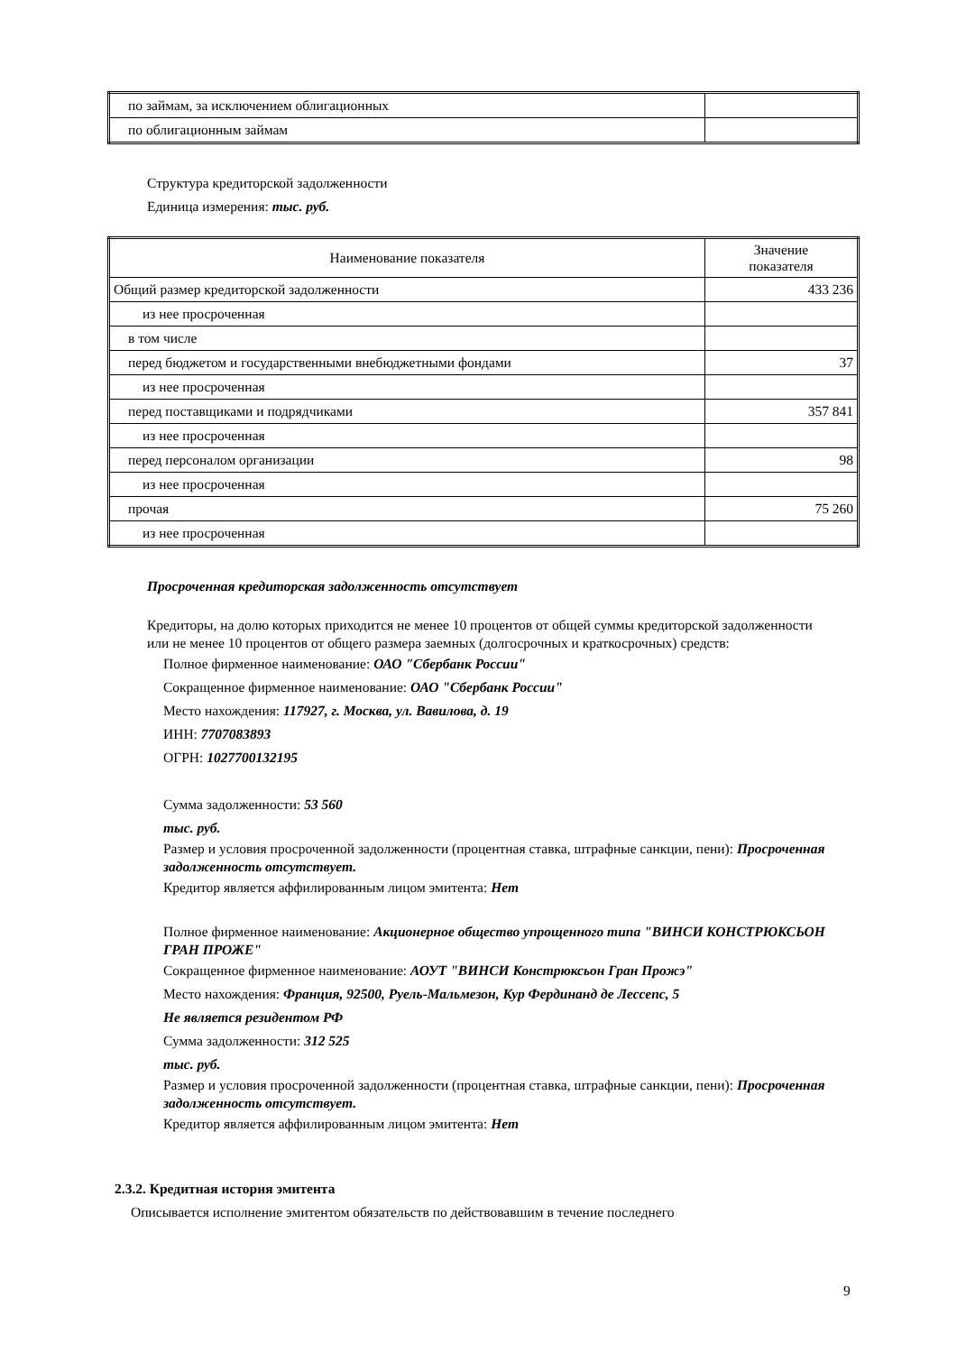| по займам, за исключением облигационных | |
| по облигационным займам | |
Структура кредиторской задолженности
Единица измерения: тыс. руб.
| Наименование показателя | Значение показателя |
| --- | --- |
| Общий размер кредиторской задолженности | 433 236 |
| из нее просроченная | |
| в том числе | |
| перед бюджетом и государственными внебюджетными фондами | 37 |
| из нее просроченная | |
| перед поставщиками и подрядчиками | 357 841 |
| из нее просроченная | |
| перед персоналом организации | 98 |
| из нее просроченная | |
| прочая | 75 260 |
| из нее просроченная | |
Просроченная кредиторская задолженность отсутствует
Кредиторы, на долю которых приходится не менее 10 процентов от общей суммы кредиторской задолженности или не менее 10 процентов от общего размера заемных (долгосрочных и краткосрочных) средств:
Полное фирменное наименование: ОАО "Сбербанк России"
Сокращенное фирменное наименование: ОАО "Сбербанк России"
Место нахождения: 117927, г. Москва, ул. Вавилова, д. 19
ИНН: 7707083893
ОГРН: 1027700132195
Сумма задолженности: 53 560
тыс. руб.
Размер и условия просроченной задолженности (процентная ставка, штрафные санкции, пени): Просроченная задолженность отсутствует.
Кредитор является аффилированным лицом эмитента: Нет
Полное фирменное наименование: Акционерное общество упрощенного типа "ВИНСИ КОНСТРЮКСЬОН ГРАН ПРОЖЕ"
Сокращенное фирменное наименование: АОУТ "ВИНСИ Констрюксьон Гран Прожэ"
Место нахождения: Франция, 92500, Руель-Мальмезон, Кур Фердинанд де Лессепс, 5
Не является резидентом РФ
Сумма задолженности: 312 525
тыс. руб.
Размер и условия просроченной задолженности (процентная ставка, штрафные санкции, пени): Просроченная задолженность отсутствует.
Кредитор является аффилированным лицом эмитента: Нет
2.3.2. Кредитная история эмитента
Описывается исполнение эмитентом обязательств по действовавшим в течение последнего
9